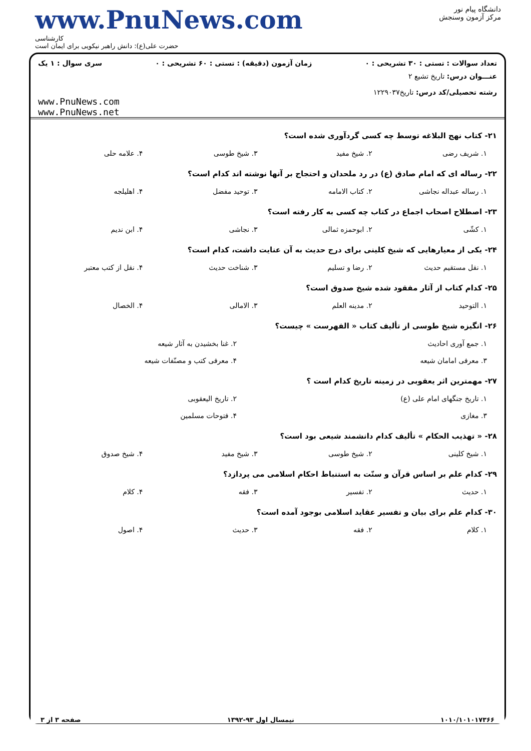www.PnuNews.com
کارشناسی
حضرت علی(ع): دانش راهبر نیکویی برای ایمان است
دانشگاه پیام نور
مرکز آزمون وسنجش
تعداد سوالات : تستی : ۳۰ تشریحی : ۰ زمان آزمون (دقیقه) : تستی : ۶۰ تشریحی : ۰ سری سوال : ۱ یک
عنـــوان درس: تاریخ تشیع ۲
رشته تحصیلی/کد درس: تاریخ۱۲۲۹۰۳۷
www.PnuNews.com
www.PnuNews.net
۲۱- کتاب نهج البلاغه توسط چه کسی گردآوری شده است؟
۱. شریف رضی ۲. شیخ مفید ۳. شیخ طوسی ۴. علامه حلی
۲۲- رساله ای که امام صادق (ع) در رد ملحدان و احتجاج بر آنها نوشته اند کدام است؟
۱. رساله عبداله نجاشی ۲. کتاب الامامه ۳. توحید مفضل ۴. اهلیلجه
۲۳- اصطلاح اصحاب اجماع در کتاب چه کسی به کار رفته است؟
۱. کشّی ۲. ابوحمزه ثمالی ۳. نجاشی ۴. ابن ندیم
۲۴- یکی از معیارهایی که شیخ کلینی برای درج حدیث به آن عنایت داشت، کدام است؟
۱. نقل مستقیم حدیث ۲. رضا و تسلیم ۳. شناخت حدیث ۴. نقل از کتب معتبر
۲۵- کدام کتاب از آثار مفقود شده شیخ صدوق است؟
۱. التوحید ۲. مدینه العلم ۳. الامالی ۴. الخصال
۲۶- انگیزه شیخ طوسی از تألیف کتاب « الفهرست » چیست؟
۱. جمع آوری احادیث ۲. غنا بخشیدن به آثار شیعه
۳. معرفی امامان شیعه ۴. معرفی کتب و مصنّفات شیعه
۲۷- مهمترین اثر یعقوبی در زمینه تاریخ کدام است ؟
۱. تاریخ جنگهای امام علی (ع) ۲. تاریخ الیعقوبی
۳. مغازی ۴. فتوحات مسلمین
۲۸- « تهذیب الحکام » تألیف کدام دانشمند شیعی بود است؟
۱. شیخ کلینی ۲. شیخ طوسی ۳. شیخ مفید ۴. شیخ صدوق
۲۹- کدام علم بر اساس قرآن و سنّت به استنباط احکام اسلامی می پردازد؟
۱. حدیث ۲. تفسیر ۳. فقه ۴. کلام
۳۰- کدام علم برای بیان و تفسیر عقاید اسلامی بوجود آمده است؟
۱. کلام ۲. فقه ۳. حدیث ۴. اصول
۱۰۱۰/۱۰۱۰۱۷۳۶۶ نیمسال اول ۹۳-۱۳۹۲ صفحه ۳ از ۳